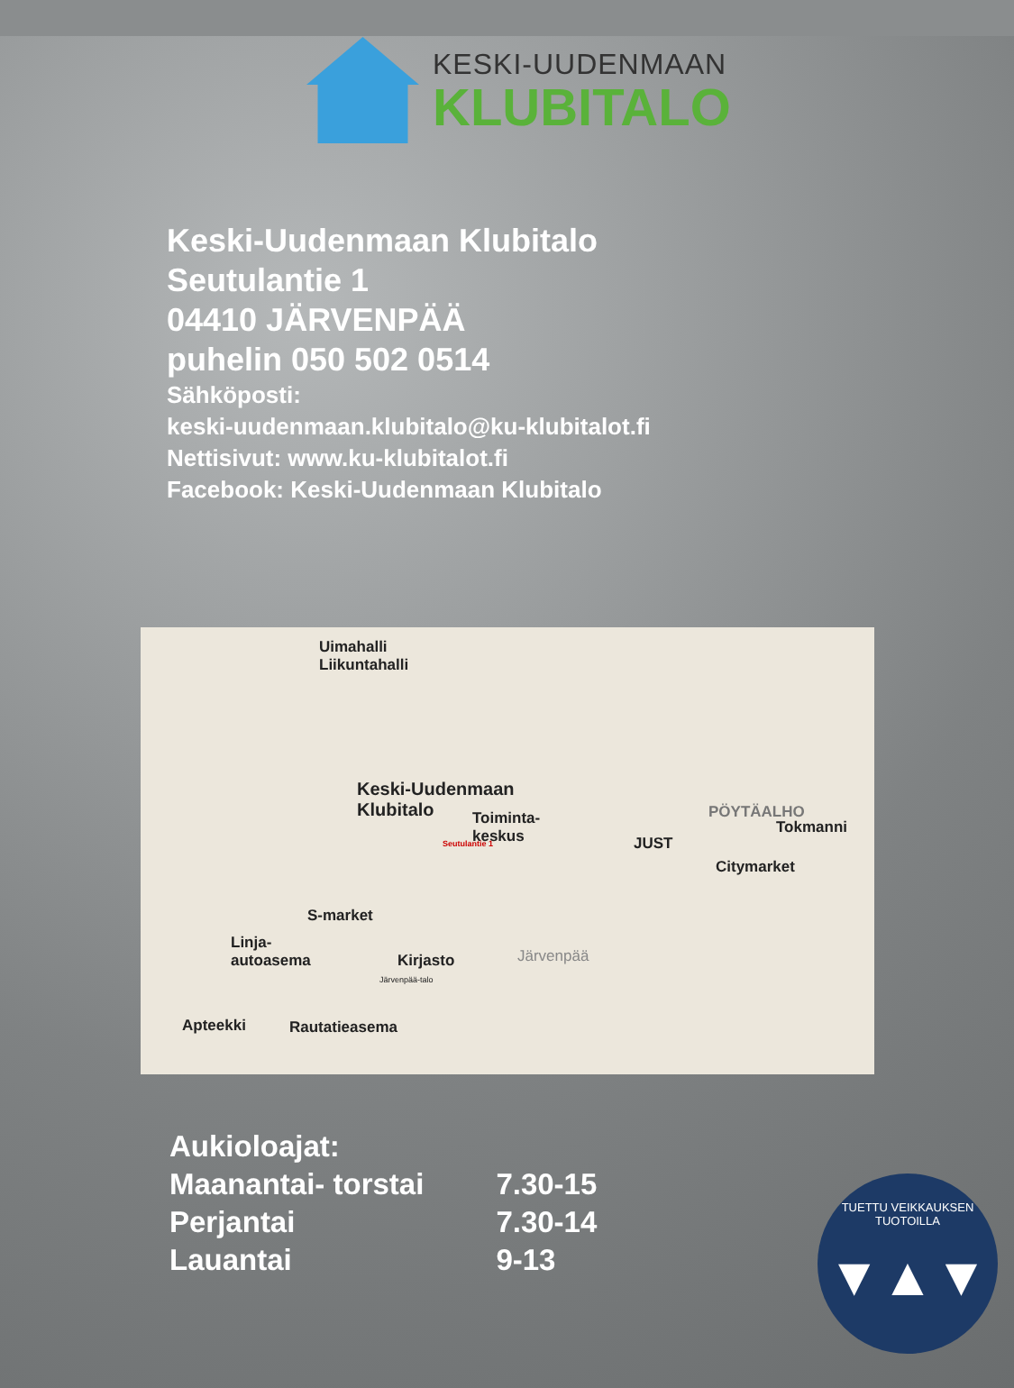KESKI-UUDENMAAN
KLUBITALO
Keski-Uudenmaan Klubitalo
Seutulantie 1
04410 JÄRVENPÄÄ
puhelin 050 502 0514
Sähköposti:
keski-uudenmaan.klubitalo@ku-klubitalot.fi
Nettisivut: www.ku-klubitalot.fi
Facebook: Keski-Uudenmaan Klubitalo
Uimahalli
Liikuntahalli
Keski-Uudenmaan
Klubitalo Toiminta-
keskus Seutulantie 1
PÖYTÄALHO
Tokmanni
JUST
Citymarket
S-market
Linja-
autoasema Kirjasto Järvenpää
Järvenpää-talo
Apteekki Rautatieasema
| Aukioloajat: | |
| Maanantai- torstai | 7.30-15 |
| Perjantai | 7.30-14 |
| Lauantai | 9-13 |
TUETTU VEIKKAUKSEN TUOTOILLA
▼▲▼